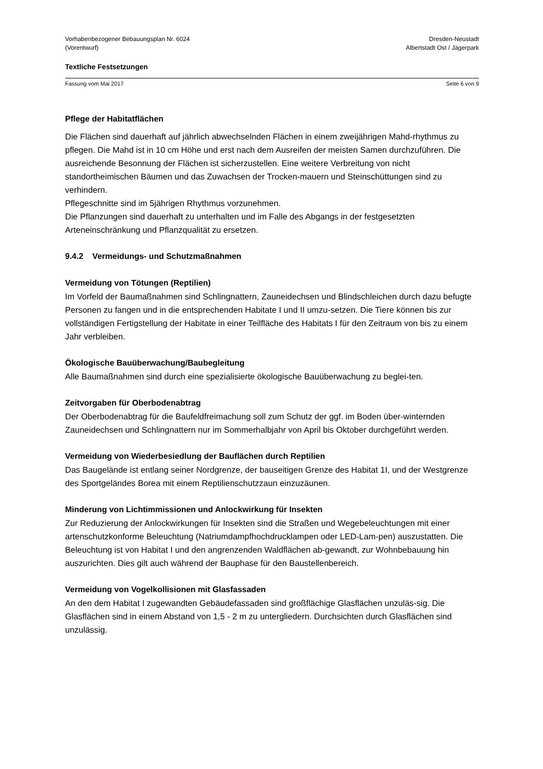Vorhabenbezogener Bebauungsplan Nr. 6024
(Vorentwurf)
Dresden-Neustadt
Albertstadt Ost / Jägerpark
Textliche Festsetzungen
Fassung vom Mai 2017 Seite 6 von 9
Pflege der Habitatflächen
Die Flächen sind dauerhaft auf jährlich abwechselnden Flächen in einem zweijährigen Mahd-rhythmus zu pflegen. Die Mahd ist in 10 cm Höhe und erst nach dem Ausreifen der meisten Samen durchzuführen. Die ausreichende Besonnung der Flächen ist sicherzustellen. Eine weitere Verbreitung von nicht standortheimischen Bäumen und das Zuwachsen der Trocken-mauern und Steinschüttungen sind zu verhindern.
Pflegeschnitte sind im 5jährigen Rhythmus vorzunehmen.
Die Pflanzungen sind dauerhaft zu unterhalten und im Falle des Abgangs in der festgesetzten Arteneinschränkung und Pflanzqualität zu ersetzen.
9.4.2 Vermeidungs- und Schutzmaßnahmen
Vermeidung von Tötungen (Reptilien)
Im Vorfeld der Baumaßnahmen sind Schlingnattern, Zauneidechsen und Blindschleichen durch dazu befugte Personen zu fangen und in die entsprechenden Habitate I und II umzu-setzen. Die Tiere können bis zur vollständigen Fertigstellung der Habitate in einer Teilfläche des Habitats I für den Zeitraum von bis zu einem Jahr verbleiben.
Ökologische Bauüberwachung/Baubegleitung
Alle Baumaßnahmen sind durch eine spezialisierte ökologische Bauüberwachung zu beglei-ten.
Zeitvorgaben für Oberbodenabtrag
Der Oberbodenabtrag für die Baufeldfreimachung soll zum Schutz der ggf. im Boden über-winternden Zauneidechsen und Schlingnattern nur im Sommerhalbjahr von April bis Oktober durchgeführt werden.
Vermeidung von Wiederbesiedlung der Bauflächen durch Reptilien
Das Baugelände ist entlang seiner Nordgrenze, der bauseitigen Grenze des Habitat 1I, und der Westgrenze des Sportgeländes Borea mit einem Reptilienschutzzaun einzuzäunen.
Minderung von Lichtimmissionen und Anlockwirkung für Insekten
Zur Reduzierung der Anlockwirkungen für Insekten sind die Straßen und Wegebeleuchtungen mit einer artenschutzkonforme Beleuchtung (Natriumdampfhochdrucklampen oder LED-Lam-pen) auszustatten. Die Beleuchtung ist von Habitat I und den angrenzenden Waldflächen ab-gewandt, zur Wohnbebauung hin auszurichten. Dies gilt auch während der Bauphase für den Baustellenbereich.
Vermeidung von Vogelkollisionen mit Glasfassaden
An den dem Habitat I zugewandten Gebäudefassaden sind großflächige Glasflächen unzuläs-sig. Die Glasflächen sind in einem Abstand von 1,5 - 2 m zu untergliedern. Durchsichten durch Glasflächen sind unzulässig.